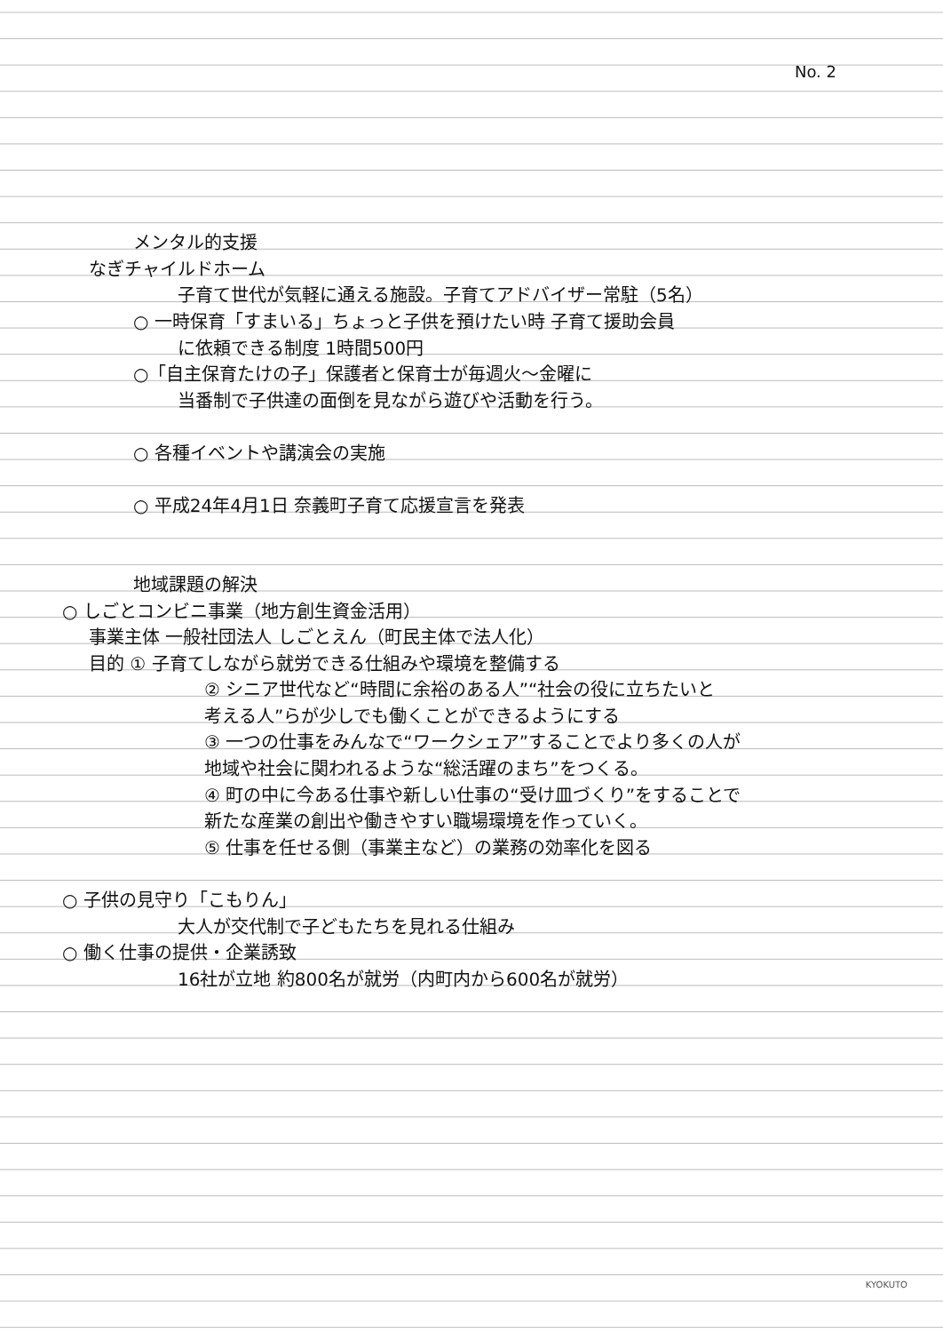No. 2
メンタル的支援
なぎチャイルドホーム
子育て世代が気軽に通える施設。子育てアドバイザー常駐（5名）
○ 一時保育「すまいる」ちょっと子供を預けたい時 子育て援助会員
に依頼できる制度 1時間500円
○「自主保育たけの子」保護者と保育士が毎週火～金曜に
当番制で子供達の面倒を見ながら遊びや活動を行う。
○ 各種イベントや講演会の実施
○ 平成24年4月1日 奈義町子育て応援宣言を発表
地域課題の解決
○ しごとコンビニ事業（地方創生資金活用）
事業主体 一般社団法人 しごとえん（町民主体で法人化）
目的 ① 子育てしながら就労できる仕組みや環境を整備する
② シニア世代など“時間に余裕のある人”“社会の役に立ちたいと
考える人”らが少しでも働くことができるようにする
③ 一つの仕事をみんなで“ワークシェア”することでより多くの人が
地域や社会に関われるような“総活躍のまち”をつくる。
④ 町の中に今ある仕事や新しい仕事の“受け皿づくり”をすることで
新たな産業の創出や働きやすい職場環境を作っていく。
⑤ 仕事を任せる側（事業主など）の業務の効率化を図る
○ 子供の見守り「こもりん」
大人が交代制で子どもたちを見れる仕組み
○ 働く仕事の提供・企業誘致
16社が立地 約800名が就労（内町内から600名が就労）
KYOKUTO